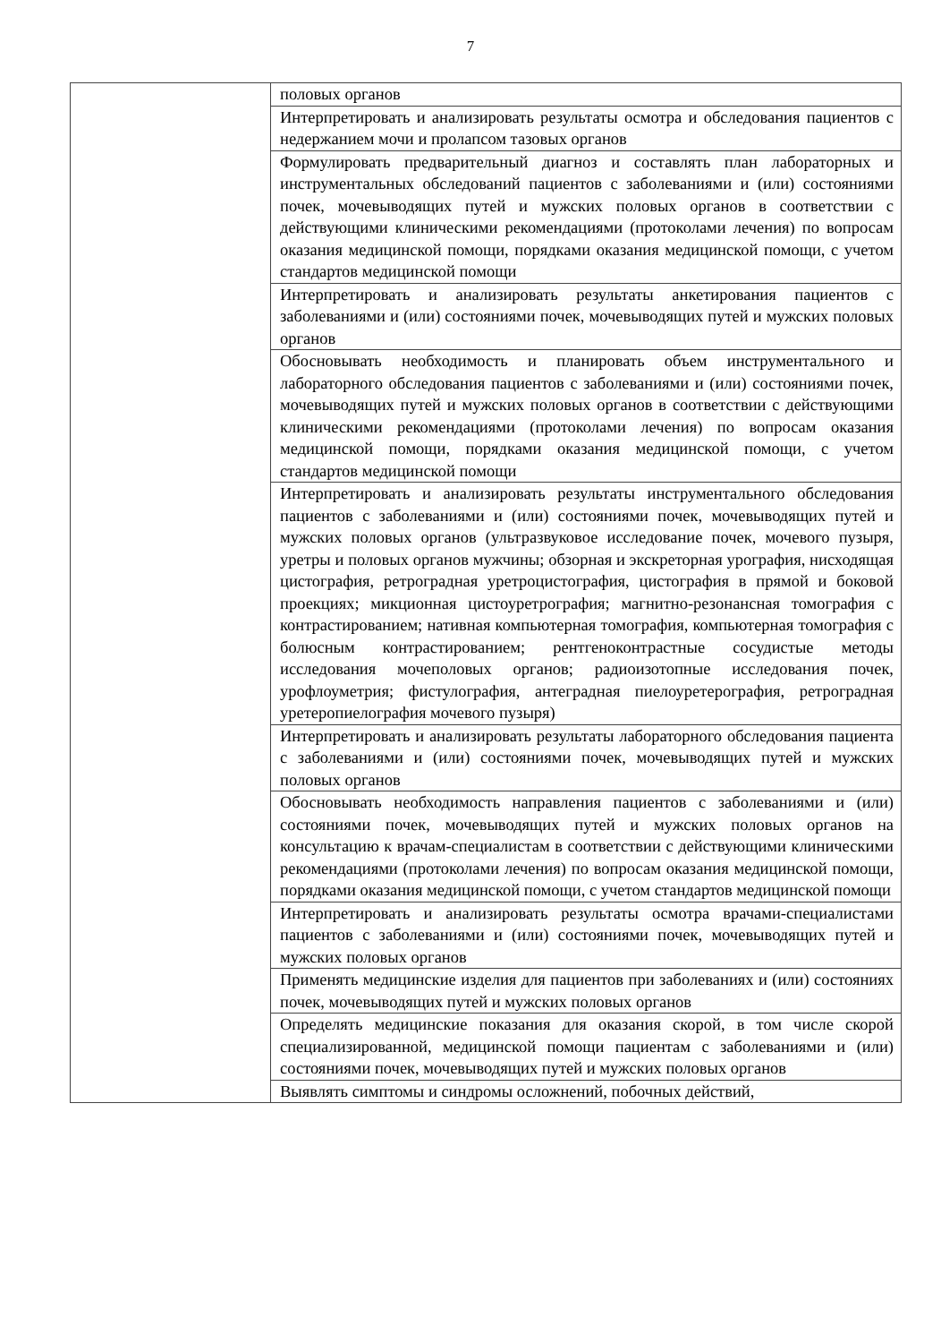7
| | половых органов |
| | Интерпретировать и анализировать результаты осмотра и обследования пациентов с недержанием мочи и пролапсом тазовых органов |
| | Формулировать предварительный диагноз и составлять план лабораторных и инструментальных обследований пациентов с заболеваниями и (или) состояниями почек, мочевыводящих путей и мужских половых органов в соответствии с действующими клиническими рекомендациями (протоколами лечения) по вопросам оказания медицинской помощи, порядками оказания медицинской помощи, с учетом стандартов медицинской помощи |
| | Интерпретировать и анализировать результаты анкетирования пациентов с заболеваниями и (или) состояниями почек, мочевыводящих путей и мужских половых органов |
| | Обосновывать необходимость и планировать объем инструментального и лабораторного обследования пациентов с заболеваниями и (или) состояниями почек, мочевыводящих путей и мужских половых органов в соответствии с действующими клиническими рекомендациями (протоколами лечения) по вопросам оказания медицинской помощи, порядками оказания медицинской помощи, с учетом стандартов медицинской помощи |
| | Интерпретировать и анализировать результаты инструментального обследования пациентов с заболеваниями и (или) состояниями почек, мочевыводящих путей и мужских половых органов (ультразвуковое исследование почек, мочевого пузыря, уретры и половых органов мужчины; обзорная и экскреторная урография, нисходящая цистография, ретроградная уретроцистография, цистография в прямой и боковой проекциях; микционная цистоуретрография; магнитно-резонансная томография с контрастированием; нативная компьютерная томография, компьютерная томография с болюсным контрастированием; рентгеноконтрастные сосудистые методы исследования мочеполовых органов; радиоизотопные исследования почек, урофлоуметрия; фистулография, антеградная пиелоуретерография, ретроградная уретеропиелография мочевого пузыря) |
| | Интерпретировать и анализировать результаты лабораторного обследования пациента с заболеваниями и (или) состояниями почек, мочевыводящих путей и мужских половых органов |
| | Обосновывать необходимость направления пациентов с заболеваниями и (или) состояниями почек, мочевыводящих путей и мужских половых органов на консультацию к врачам-специалистам в соответствии с действующими клиническими рекомендациями (протоколами лечения) по вопросам оказания медицинской помощи, порядками оказания медицинской помощи, с учетом стандартов медицинской помощи |
| | Интерпретировать и анализировать результаты осмотра врачами-специалистами пациентов с заболеваниями и (или) состояниями почек, мочевыводящих путей и мужских половых органов |
| | Применять медицинские изделия для пациентов при заболеваниях и (или) состояниях почек, мочевыводящих путей и мужских половых органов |
| | Определять медицинские показания для оказания скорой, в том числе скорой специализированной, медицинской помощи пациентам с заболеваниями и (или) состояниями почек, мочевыводящих путей и мужских половых органов |
| | Выявлять симптомы и синдромы осложнений, побочных действий, |